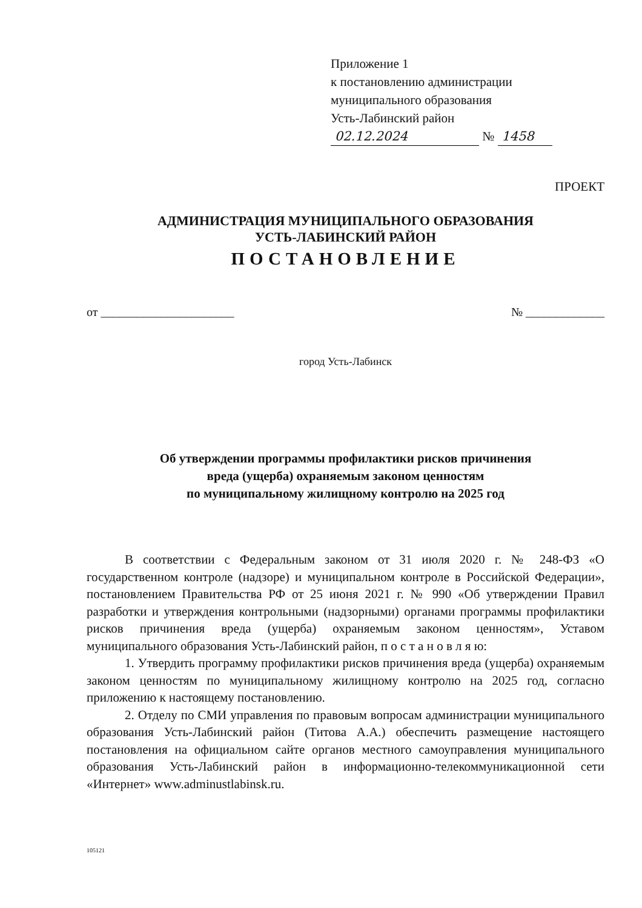Приложение 1
к постановлению администрации
муниципального образования
Усть-Лабинский район
02.12.2024 № 1458
ПРОЕКТ
АДМИНИСТРАЦИЯ МУНИЦИПАЛЬНОГО ОБРАЗОВАНИЯ
УСТЬ-ЛАБИНСКИЙ РАЙОН
ПОСТАНОВЛЕНИЕ
от ______________________ № _____________
город Усть-Лабинск
Об утверждении программы профилактики рисков причинения
вреда (ущерба) охраняемым законом ценностям
по муниципальному жилищному контролю на 2025 год
В соответствии с Федеральным законом от 31 июля 2020 г. № 248-ФЗ «О государственном контроле (надзоре) и муниципальном контроле в Российской Федерации», постановлением Правительства РФ от 25 июня 2021 г. № 990 «Об утверждении Правил разработки и утверждения контрольными (надзорными) органами программы профилактики рисков причинения вреда (ущерба) охраняемым законом ценностям», Уставом муниципального образования Усть-Лабинский район, п о с т а н о в л я ю:
1. Утвердить программу профилактики рисков причинения вреда (ущерба) охраняемым законом ценностям по муниципальному жилищному контролю на 2025 год, согласно приложению к настоящему постановлению.
2. Отделу по СМИ управления по правовым вопросам администрации муниципального образования Усть-Лабинский район (Титова А.А.) обеспечить размещение настоящего постановления на официальном сайте органов местного самоуправления муниципального образования Усть-Лабинский район в информационно-телекоммуникационной сети «Интернет» www.adminustlabinsk.ru.
105121